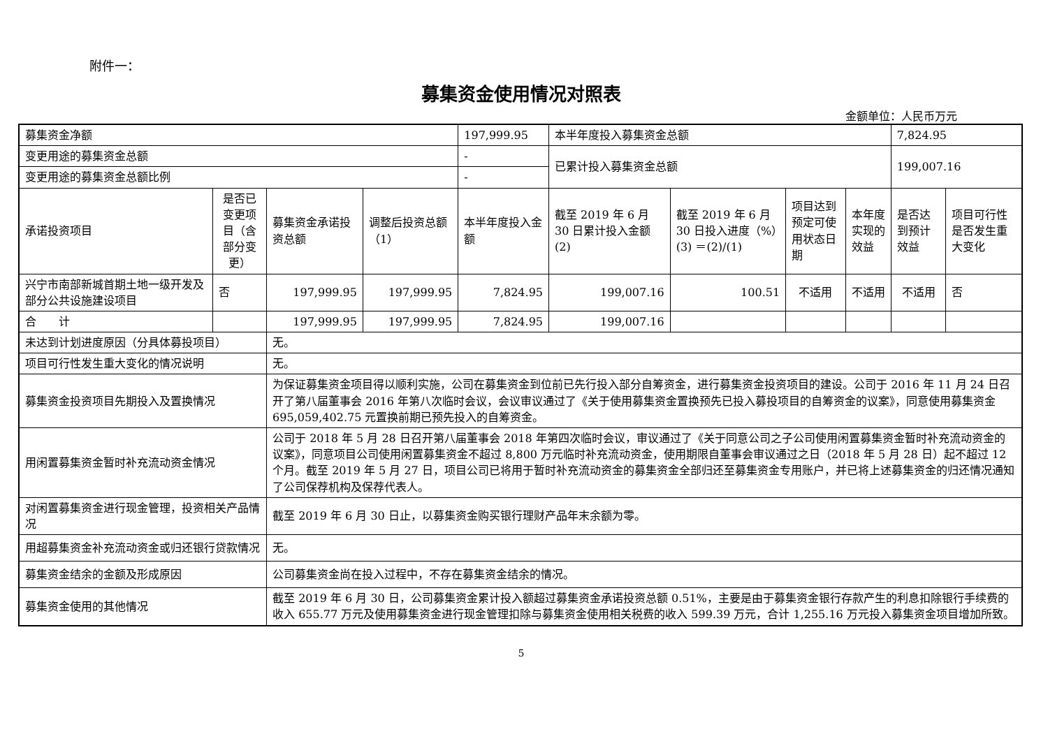附件一：
募集资金使用情况对照表
金额单位：人民币万元
| 募集资金净额 | | | | 197,999.95 | 本半年度投入募集资金总额 | | | | 7,824.95 | |
| 变更用途的募集资金总额 | | | | - | 已累计投入募集资金总额 | | | | 199,007.16 | |
| 变更用途的募集资金总额比例 | | | | - | | | | | | |
| 承诺投资项目 | 是否已变更项目（含部分变更） | 募集资金承诺投资总额 | 调整后投资总额（1） | 本半年度投入金额 | 截至 2019 年 6 月 30 日累计投入金额(2) | 截至 2019 年 6 月 30 日投入进度（%）(3) ＝(2)/(1) | 项目达到预定可使用状态日期 | 本年度实现的效益 | 是否达到预计效益 | 项目可行性是否发生重大变化 |
| 兴宁市南部新城首期土地一级开发及部分公共设施建设项目 | 否 | 197,999.95 | 197,999.95 | 7,824.95 | 199,007.16 | 100.51 | 不适用 | 不适用 | 不适用 | 否 |
| 合 计 | | 197,999.95 | 197,999.95 | 7,824.95 | 199,007.16 | | | | | |
| 未达到计划进度原因（分具体募投项目） | | 无。 | | | | | | | | |
| 项目可行性发生重大变化的情况说明 | | 无。 | | | | | | | | |
| 募集资金投资项目先期投入及置换情况 | | 为保证募集资金项目得以顺利实施，公司在募集资金到位前已先行投入部分自筹资金，进行募集资金投资项目的建设。公司于 2016 年 11 月 24 日召开了第八届董事会 2016 年第八次临时会议，会议审议通过了《关于使用募集资金置换预先已投入募投项目的自筹资金的议案》，同意使用募集资金 695,059,402.75 元置换前期已预先投入的自筹资金。 | | | | | | | | |
| 用闲置募集资金暂时补充流动资金情况 | | 公司于 2018 年 5 月 28 日召开第八届董事会 2018 年第四次临时会议，审议通过了《关于同意公司之子公司使用闲置募集资金暂时补充流动资金的议案》，同意项目公司使用闲置募集资金不超过 8,800 万元临时补充流动资金，使用期限自董事会审议通过之日（2018 年 5 月 28 日）起不超过 12 个月。截至 2019 年 5 月 27 日，项目公司已将用于暂时补充流动资金的募集资金全部归还至募集资金专用账户，并已将上述募集资金的归还情况通知了公司保荐机构及保荐代表人。 | | | | | | | | |
| 对闲置募集资金进行现金管理，投资相关产品情况 | | 截至 2019 年 6 月 30 日止，以募集资金购买银行理财产品年末余额为零。 | | | | | | | | |
| 用超募集资金补充流动资金或归还银行贷款情况 | | 无。 | | | | | | | | |
| 募集资金结余的金额及形成原因 | | 公司募集资金尚在投入过程中，不存在募集资金结余的情况。 | | | | | | | | |
| 募集资金使用的其他情况 | | 截至 2019 年 6 月 30 日，公司募集资金累计投入额超过募集资金承诺投资总额 0.51%，主要是由于募集资金银行存款产生的利息扣除银行手续费的收入 655.77 万元及使用募集资金进行现金管理扣除与募集资金使用相关税费的收入 599.39 万元，合计 1,255.16 万元投入募集资金项目增加所致。 | | | | | | | | |
5